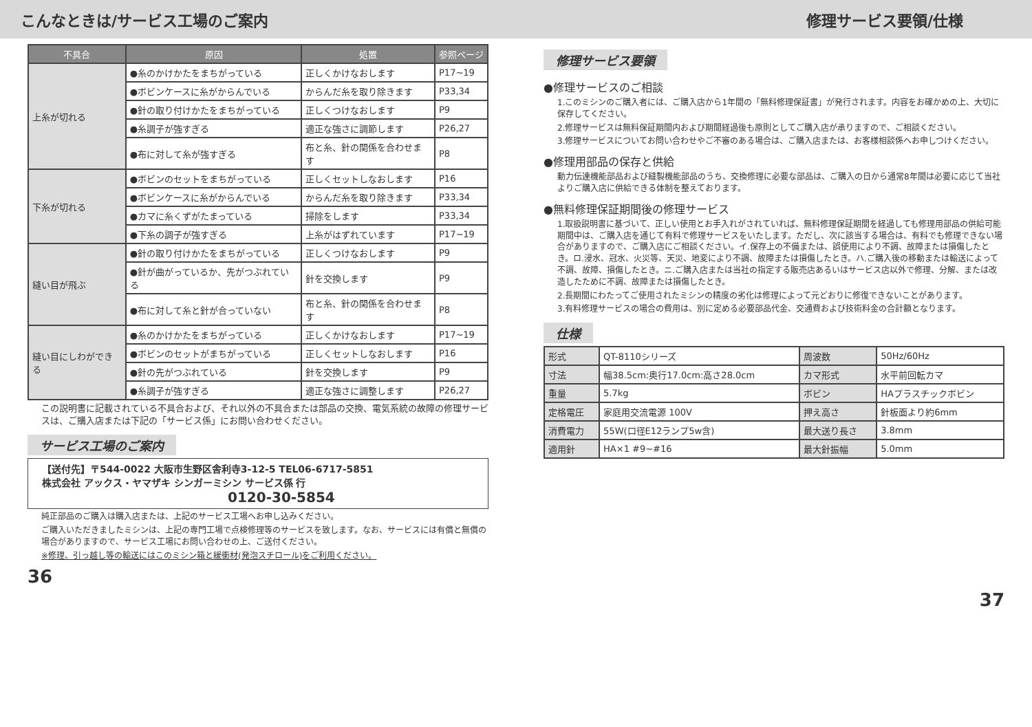こんなときは/サービス工場のご案内
| 不具合 | 原因 | 処置 | 参照ページ |
| --- | --- | --- | --- |
| 上糸が切れる | ●糸のかけかたをまちがっている | 正しくかけなおします | P17~19 |
| | ●ボビンケースに糸がからんでいる | からんだ糸を取り除きます | P33,34 |
| | ●針の取り付けかたをまちがっている | 正しくつけなおします | P9 |
| | ●糸調子が強すぎる | 適正な強さに調節します | P26,27 |
| | ●布に対して糸が強すぎる | 布と糸、針の関係を合わせます | P8 |
| 下糸が切れる | ●ボビンのセットをまちがっている | 正しくセットしなおします | P16 |
| | ●ボビンケースに糸がからんでいる | からんだ糸を取り除きます | P33,34 |
| | ●カマに糸くずがたまっている | 掃除をします | P33,34 |
| | ●下糸の調子が強すぎる | 上糸がはずれています | P17~19 |
| 縫い目が飛ぶ | ●針の取り付けかたをまちがっている | 正しくつけなおします | P9 |
| | ●針が曲がっているか、先がつぶれている | 針を交換します | P9 |
| | ●布に対して糸と針が合っていない | 布と糸、針の関係を合わせます | P8 |
| 縫い目にしわができる | ●糸のかけかたをまちがっている | 正しくかけなおします | P17~19 |
| | ●ボビンのセットがまちがっている | 正しくセットしなおします | P16 |
| | ●針の先がつぶれている | 針を交換します | P9 |
| | ●糸調子が強すぎる | 適正な強さに調整します | P26,27 |
この説明書に記載されている不具合および、それ以外の不具合または部品の交換、電気系統の故障の修理サービスは、ご購入店または下記の「サービス係」にお問い合わせください。
サービス工場のご案内
【送付先】〒544-0022 大阪市生野区舎利寺3-12-5 TEL06-6717-5851
株式会社 アックス・ヤマザキ シンガーミシン サービス係 行
0120-30-5854
純正部品のご購入は購入店または、上記のサービス工場へお申し込みください。
ご購入いただきましたミシンは、上記の専門工場で点検修理等のサービスを致します。なお、サービスには有償と無償の場合がありますので、サービス工場にお問い合わせの上、ご送付ください。
※修理、引っ越し等の輸送にはこのミシン箱と緩衝材(発泡スチロール)をご利用ください。
36
修理サービス要領/仕様
修理サービス要領
●修理サービスのご相談
1.このミシンのご購入者には、ご購入店から1年間の「無料修理保証書」が発行されます。内容をお確かめの上、大切に保存してください。
2.修理サービスは無料保証期間内および期間経過後も原則としてご購入店が承りますので、ご相談ください。
3.修理サービスについてお問い合わせやご不審のある場合は、ご購入店または、お客様相談係へお申しつけください。
●修理用部品の保存と供給
動力伝達機能部品および縫製機能部品のうち、交換修理に必要な部品は、ご購入の日から通常8年間は必要に応じて当社よりご購入店に供給できる体制を整えております。
●無料修理保証期間後の修理サービス
1.取扱説明書に基づいて、正しい使用とお手入れがされていれば、無料修理保証期間を経過しても修理用部品の供給可能期間中は、ご購入店を通じて有料で修理サービスをいたします。ただし、次に該当する場合は、有料でも修理できない場合がありますので、ご購入店にご相談ください。イ.保存上の不備または、誤使用により不調、故障または損傷したとき。ロ.浸水、冠水、火災等、天災、地変により不調、故障または損傷したとき。ハ.ご購入後の移動または輸送によって不調、故障、損傷したとき。ニ.ご購入店または当社の指定する販売店あるいはサービス店以外で修理、分解、または改造したために不調、故障または損傷したとき。
2.長期間にわたってご使用されたミシンの精度の劣化は修理によって元どおりに修復できないことがあります。
3.有料修理サービスの場合の費用は、別に定める必要部品代金、交通費および技術料金の合計額となります。
仕様
| 形式 | QT-8110シリーズ | 周波数 | 50Hz/60Hz |
| 寸法 | 幅38.5cm:奥行17.0cm:高さ28.0cm | カマ形式 | 水平前回転カマ |
| 重量 | 5.7kg | ボビン | HAプラスチックボビン |
| 定格電圧 | 家庭用交流電源 100V | 押え高さ | 針板面より約6mm |
| 消費電力 | 55W(口径E12ランプ5w含) | 最大送り長さ | 3.8mm |
| 適用針 | HA×1 #9~#16 | 最大針振幅 | 5.0mm |
37